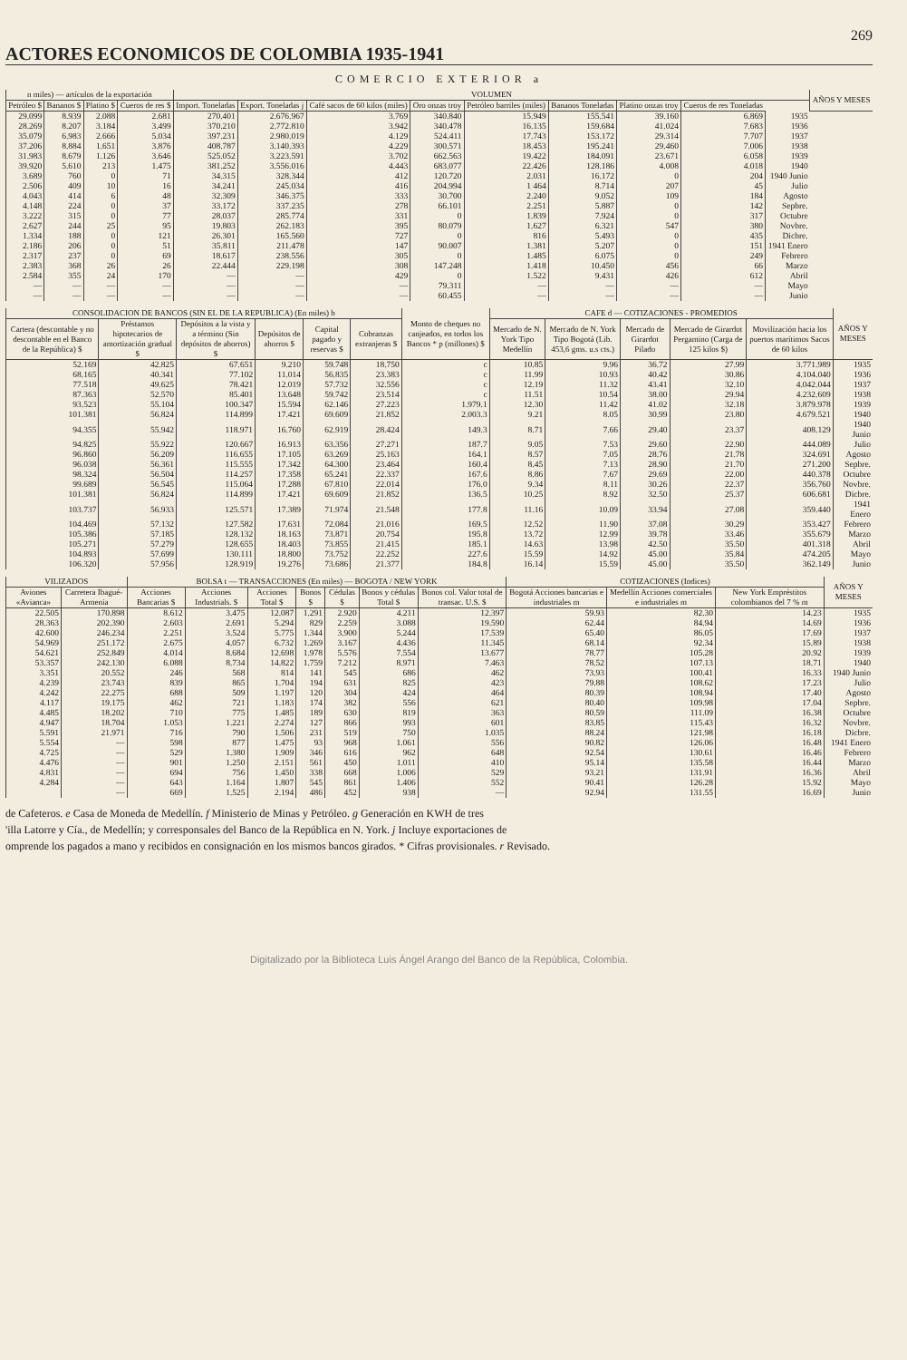269
ACTORES ECONOMICOS DE COLOMBIA 1935-1941
COMERCIO EXTERIOR a
| n miles) — artículos de la exportación | | | | VOLUMEN | | | | | | | | | AÑOS Y MESES |
| --- | --- | --- | --- | --- | --- | --- | --- | --- | --- | --- | --- | --- | --- |
| Petróleo $ | Bananos $ | Platino $ | Cueros de res $ | Import. Toneladas | Export. Toneladas j | Café sacos de 60 kilos (miles) | Oro onzas troy | Petróleo barriles (miles) | Bananos Toneladas | Platino onzas troy | Cueros de res Toneladas | | |
| 29.099 | 8.939 | 2.088 | 2.681 | 270.401 | 2.676.967 | 3.769 | 340.840 | 15.949 | 155.541 | 39.160 | 6.869 | 1935 | |
| 28.269 | 8.207 | 3.184 | 3.499 | 370.210 | 2.772.810 | 3.942 | 340.478 | 16.135 | 159.684 | 41.024 | 7.683 | 1936 | |
| 35.079 | 6.983 | 2.666 | 5.034 | 397.231 | 2.980.019 | 4.129 | 524.411 | 17.743 | 153.172 | 29.314 | 7.707 | 1937 | |
| 37.206 | 8.884 | 1.651 | 3.876 | 408.787 | 3.140.393 | 4.229 | 300.571 | 18.453 | 195.241 | 29.460 | 7.006 | 1938 | |
| 31.983 | 8.679 | 1.126 | 3.646 | 525.052 | 3.223.591 | 3.702 | 662.563 | 19.422 | 184.091 | 23.671 | 6.058 | 1939 | |
| 39.920 | 5.610 | 213 | 1.475 | 381.252 | 3.556.016 | 4.443 | 683.077 | 22.426 | 128.186 | 4.008 | 4.018 | 1940 | |
| 3.689 | 760 | 0 | 71 | 34.315 | 328.344 | 412 | 120.720 | 2.031 | 16.172 | 0 | 204 | 1940 Junio | |
| 2.506 | 409 | 10 | 16 | 34.241 | 245.034 | 416 | 204.994 | 1 464 | 8.714 | 207 | 45 | Julio | |
| 4.043 | 414 | 6 | 48 | 32.309 | 346.375 | 333 | 30.700 | 2.240 | 9.052 | 109 | 184 | Agosto | |
| 4.148 | 224 | 0 | 37 | 33.172 | 337.235 | 278 | 66.101 | 2.251 | 5.887 | 0 | 142 | Sepbre. | |
| 3.222 | 315 | 0 | 77 | 28.037 | 285.774 | 331 | 0 | 1.839 | 7.924 | 0 | 317 | Octubre | |
| 2.627 | 244 | 25 | 95 | 19.803 | 262.183 | 395 | 80.079 | 1.627 | 6.321 | 547 | 380 | Novbre. | |
| 1.334 | 188 | 0 | 121 | 26.301 | 165.560 | 727 | 0 | 816 | 5.493 | 0 | 435 | Dicbre. | |
| 2.186 | 206 | 0 | 51 | 35.811 | 211.478 | 147 | 90.007 | 1.381 | 5.207 | 0 | 151 | 1941 Enero | |
| 2.317 | 237 | 0 | 69 | 18.617 | 238.556 | 305 | 0 | 1.485 | 6.075 | 0 | 249 | Febrero | |
| 2.383 | 368 | 26 | 26 | 22.444 | 229.198 | 308 | 147.248 | 1.418 | 10.450 | 456 | 66 | Marzo | |
| 2.584 | 355 | 24 | 170 | — | — | 429 | 0 | 1.522 | 9.431 | 426 | 612 | Abril | |
| — | — | — | — | — | — | — | 79.311 | — | — | — | — | Mayo | |
| — | — | — | — | — | — | — | 60.455 | — | — | — | — | Junio | |
| CONSOLIDACION DE BANCOS (SIN EL DE LA REPUBLICA) (En miles) b | | | | | | Monto de cheques no canjeados, en todos los Bancos * p (millones) $ | CAFE d — COTIZACIONES - PROMEDIOS | | | | | AÑOS Y MESES |
| --- | --- | --- | --- | --- | --- | --- | --- | --- | --- | --- | --- | --- |
| Cartera (descontable y no descontable en el Banco de la República) $ | Préstamos hipotecarios de amortización gradual $ | Depósitos a la vista y a término (Sin depósitos de ahorros) $ | Depósitos de ahorros $ | Capital pagado y reservas $ | Cobranzas extranjeras $ | | Mercado de N. York Tipo Medellín | Mercado de N. York Tipo Bogotá (Lib. 453,6 gms. u.s cts.) | Mercado de Girardot Pilado | Mercado de Girardot Pergamino (Carga de 125 kilos $) | Movilización hacia los puertos marítimos Sacos de 60 kilos | |
| 52.169 | 42.825 | 67.651 | 9.210 | 59.748 | 18.750 | c | 10.85 | 9.96 | 36.72 | 27.99 | 3.771.989 | 1935 |
| 68.165 | 40.341 | 77.102 | 11.014 | 56.835 | 23.383 | c | 11.99 | 10.93 | 40.42 | 30.86 | 4.104.040 | 1936 |
| 77.518 | 49.625 | 78.421 | 12.019 | 57.732 | 32.556 | c | 12.19 | 11.32 | 43.41 | 32.10 | 4.042.044 | 1937 |
| 87.363 | 52.570 | 85.401 | 13.648 | 59.742 | 23.514 | c | 11.51 | 10.54 | 38.00 | 29.94 | 4.232.609 | 1938 |
| 93.523 | 55.104 | 100.347 | 15.594 | 62.146 | 27.223 | 1.979.1 | 12.30 | 11.42 | 41.02 | 32.18 | 3.879.978 | 1939 |
| 101.381 | 56.824 | 114.899 | 17.421 | 69.609 | 21.852 | 2.003.3 | 9.21 | 8.05 | 30.99 | 23.80 | 4.679.521 | 1940 |
| 94.355 | 55.942 | 118.971 | 16.760 | 62.919 | 28.424 | 149.3 | 8.71 | 7.66 | 29.40 | 23.37 | 408.129 | 1940 Junio |
| 94.825 | 55.922 | 120.667 | 16.913 | 63.356 | 27.271 | 187.7 | 9.05 | 7.53 | 29.60 | 22.90 | 444.089 | Julio |
| 96.860 | 56.209 | 116.655 | 17.105 | 63.269 | 25.163 | 164.1 | 8.57 | 7.05 | 28.76 | 21.78 | 324.691 | Agosto |
| 96.038 | 56.361 | 115.555 | 17.342 | 64.300 | 23.464 | 160.4 | 8.45 | 7.13 | 28.90 | 21.70 | 271.200 | Sepbre. |
| 98.324 | 56.504 | 114.257 | 17.358 | 65.241 | 22.337 | 167.6 | 8.86 | 7.67 | 29.69 | 22.00 | 440.378 | Octubre |
| 99.689 | 56.545 | 115.064 | 17.288 | 67.810 | 22.014 | 176.0 | 9.34 | 8.11 | 30.26 | 22.37 | 356.760 | Novbre. |
| 101.381 | 56.824 | 114.899 | 17.421 | 69.609 | 21.852 | 136.5 | 10.25 | 8.92 | 32.50 | 25.37 | 606.681 | Dicbre. |
| 103.737 | 56.933 | 125.571 | 17.389 | 71.974 | 21.548 | 177.8 | 11.16 | 10.09 | 33.94 | 27.08 | 359.440 | 1941 Enero |
| 104.469 | 57.132 | 127.582 | 17.631 | 72.084 | 21.016 | 169.5 | 12.52 | 11.90 | 37.08 | 30.29 | 353.427 | Febrero |
| 105.386 | 57.185 | 128.132 | 18.163 | 73.871 | 20.754 | 195.8 | 13.72 | 12.99 | 39.78 | 33.46 | 355.679 | Marzo |
| 105.271 | 57.279 | 128.655 | 18.403 | 73.855 | 21.415 | 185.1 | 14.63 | 13.98 | 42.50 | 35.50 | 401.318 | Abril |
| 104.893 | 57.699 | 130.111 | 18.800 | 73.752 | 22.252 | 227.6 | 15.59 | 14.92 | 45.00 | 35.84 | 474.205 | Mayo |
| 106.320 | 57.956 | 128.919 | 19.276 | 73.686 | 21.377 | 184.8 | 16.14 | 15.59 | 45.00 | 35.50 | 362.149 | Junio |
| VILIZADOS | | BOLSA t — TRANSACCIONES (En miles) — BOGOTA / NEW YORK | | | | | | | COTIZACIONES (Indices) | | | AÑOS Y MESES |
| --- | --- | --- | --- | --- | --- | --- | --- | --- | --- | --- | --- | --- |
| Aviones «Avianca» | Carretera Ibagué-Armenia | Acciones Bancarias $ | Acciones Industrials. $ | Acciones Total $ | Bonos $ | Cédulas $ | Bonos y cédulas Total $ | Bonos col. Valor total de transac. U.S. $ | Bogotá Acciones bancarias e industriales m | Medellín Acciones comerciales e industriales m | New York Empréstitos colombianos del 7 % m | |
| 22.505 | 170.898 | 8.612 | 3.475 | 12.087 | 1.291 | 2.920 | 4.211 | 12.397 | 59.93 | 82.30 | 14.23 | 1935 |
| 28.363 | 202.390 | 2.603 | 2.691 | 5.294 | 829 | 2.259 | 3.088 | 19.590 | 62.44 | 84.94 | 14.69 | 1936 |
| 42.600 | 246.234 | 2.251 | 3.524 | 5.775 | 1.344 | 3.900 | 5.244 | 17.539 | 65.40 | 86.05 | 17.69 | 1937 |
| 54.969 | 251.172 | 2.675 | 4.057 | 6.732 | 1.269 | 3.167 | 4.436 | 11.345 | 68.14 | 92.34 | 15.89 | 1938 |
| 54.621 | 252.849 | 4.014 | 8.684 | 12.698 | 1.978 | 5.576 | 7.554 | 13.677 | 78.77 | 105.28 | 20.92 | 1939 |
| 53.357 | 242.130 | 6.088 | 8.734 | 14.822 | 1.759 | 7.212 | 8.971 | 7.463 | 78.52 | 107.13 | 18.71 | 1940 |
| 3.351 | 20.552 | 246 | 568 | 814 | 141 | 545 | 686 | 462 | 73.93 | 100.41 | 16.33 | 1940 Junio |
| 4.239 | 23.743 | 839 | 865 | 1.704 | 194 | 631 | 825 | 423 | 79.88 | 108.62 | 17.23 | Julio |
| 4.242 | 22.275 | 688 | 509 | 1.197 | 120 | 304 | 424 | 464 | 80.39 | 108.94 | 17.40 | Agosto |
| 4.117 | 19.175 | 462 | 721 | 1.183 | 174 | 382 | 556 | 621 | 80.40 | 109.98 | 17.04 | Sepbre. |
| 4.485 | 18.202 | 710 | 775 | 1.485 | 189 | 630 | 819 | 363 | 80.59 | 111.09 | 16.38 | Octubre |
| 4.947 | 18.704 | 1.053 | 1.221 | 2.274 | 127 | 866 | 993 | 601 | 83.85 | 115.43 | 16.32 | Novbre. |
| 5.591 | 21.971 | 716 | 790 | 1.506 | 231 | 519 | 750 | 1.035 | 88.24 | 121.98 | 16.18 | Dicbre. |
| 5.554 | — | 598 | 877 | 1.475 | 93 | 968 | 1.061 | 556 | 90.82 | 126.06 | 16.48 | 1941 Enero |
| 4.725 | — | 529 | 1.380 | 1.909 | 346 | 616 | 962 | 648 | 92.54 | 130.61 | 16.46 | Febrero |
| 4.476 | — | 901 | 1.250 | 2.151 | 561 | 450 | 1.011 | 410 | 95.14 | 135.58 | 16.44 | Marzo |
| 4.831 | — | 694 | 756 | 1.450 | 338 | 668 | 1.006 | 529 | 93.21 | 131.91 | 16.36 | Abril |
| 4.284 | — | 643 | 1.164 | 1.807 | 545 | 861 | 1.406 | 552 | 90.41 | 126.28 | 15.92 | Mayo |
| | — | 669 | 1.525 | 2.194 | 486 | 452 | 938 | — | 92.94 | 131.55 | 16.69 | Junio |
de Cafeteros. e Casa de Moneda de Medellín. f Ministerio de Minas y Petróleo. g Generación en KWH de tres
'illa Latorre y Cía., de Medellín; y corresponsales del Banco de la República en N. York. j Incluye exportaciones de
omprende los pagados a mano y recibidos en consignación en los mismos bancos girados. * Cifras provisionales. r Revisado.
Digitalizado por la Biblioteca Luis Ángel Arango del Banco de la República, Colombia.